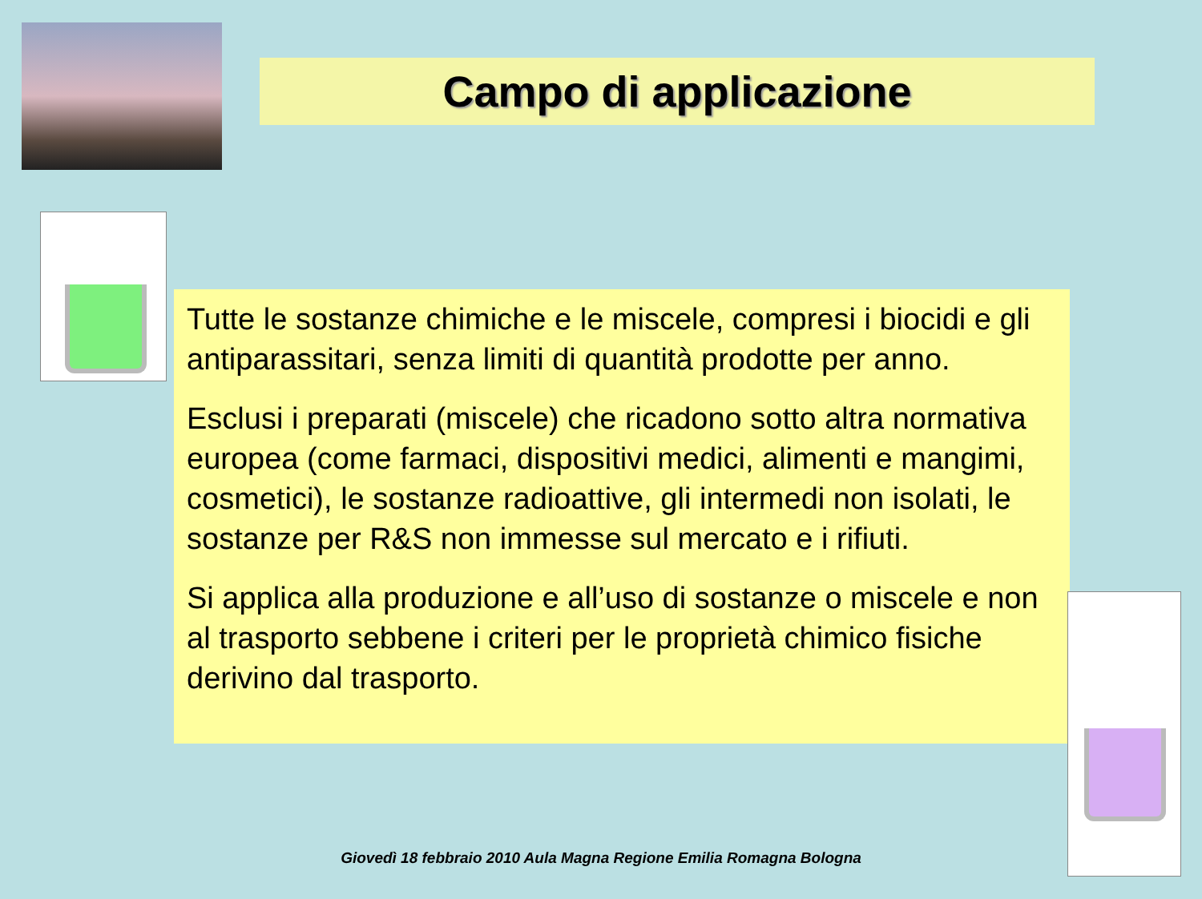Campo di applicazione
Tutte le sostanze chimiche e le miscele, compresi i biocidi e gli antiparassitari, senza limiti di quantità prodotte per anno.
Esclusi i preparati (miscele) che ricadono sotto altra normativa europea (come farmaci, dispositivi medici, alimenti e mangimi, cosmetici), le sostanze radioattive, gli intermedi non isolati, le sostanze per R&S non immesse sul mercato e i rifiuti.
Si applica alla produzione e all’uso di sostanze o miscele e non al trasporto sebbene i criteri per le proprietà chimico fisiche derivino dal trasporto.
Giovedì 18 febbraio 2010 Aula Magna Regione Emilia Romagna Bologna